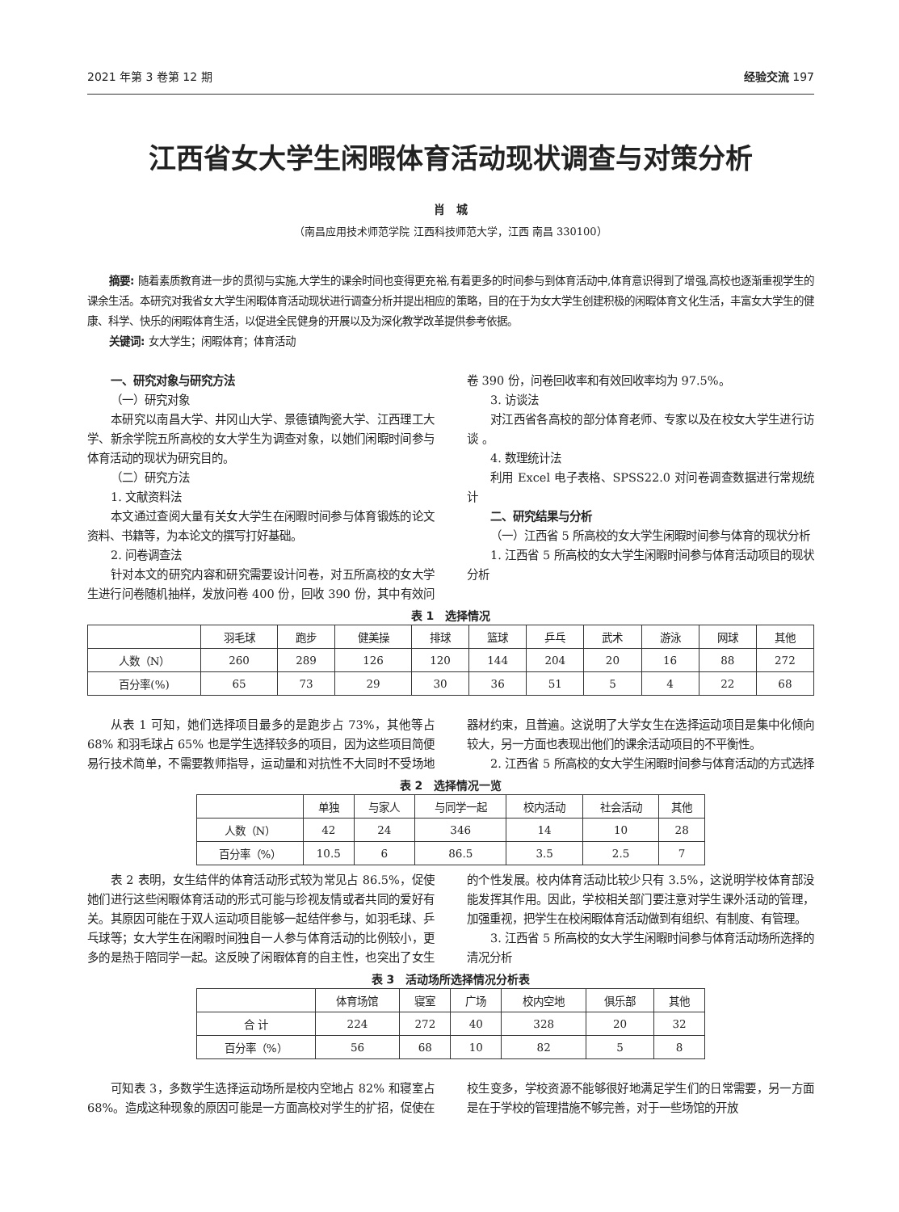2021 年第 3 卷第 12 期 经验交流 197
江西省女大学生闲暇体育活动现状调查与对策分析
肖　城
（南昌应用技术师范学院 江西科技师范大学，江西 南昌 330100）
摘要: 随着素质教育进一步的贯彻与实施,大学生的课余时间也变得更充裕,有着更多的时间参与到体育活动中,体育意识得到了增强,高校也逐渐重视学生的课余生活。本研究对我省女大学生闲暇体育活动现状进行调查分析并提出相应的策略，目的在于为女大学生创建积极的闲暇体育文化生活，丰富女大学生的健康、科学、快乐的闲暇体育生活，以促进全民健身的开展以及为深化教学改革提供参考依据。
关键词: 女大学生；闲暇体育；体育活动
一、研究对象与研究方法
（一）研究对象
本研究以南昌大学、井冈山大学、景德镇陶瓷大学、江西理工大学、新余学院五所高校的女大学生为调查对象，以她们闲暇时间参与体育活动的现状为研究目的。
（二）研究方法
1. 文献资料法
本文通过查阅大量有关女大学生在闲暇时间参与体育锻炼的论文资料、书籍等，为本论文的撰写打好基础。
2. 问卷调查法
针对本文的研究内容和研究需要设计问卷，对五所高校的女大学生进行问卷随机抽样，发放问卷 400 份，回收 390 份，其中有效问卷 390 份，问卷回收率和有效回收率均为 97.5%。
3. 访谈法
对江西省各高校的部分体育老师、专家以及在校女大学生进行访谈 。
4. 数理统计法
利用 Excel 电子表格、SPSS22.0 对问卷调查数据进行常规统计
二、研究结果与分析
（一）江西省 5 所高校的女大学生闲暇时间参与体育的现状分析
1. 江西省 5 所高校的女大学生闲暇时间参与体育活动项目的现状分析
表 1　选择情况
| | 羽毛球 | 跑步 | 健美操 | 排球 | 篮球 | 乒乓 | 武术 | 游泳 | 网球 | 其他 |
| --- | --- | --- | --- | --- | --- | --- | --- | --- | --- | --- |
| 人数（N） | 260 | 289 | 126 | 120 | 144 | 204 | 20 | 16 | 88 | 272 |
| 百分率(%) | 65 | 73 | 29 | 30 | 36 | 51 | 5 | 4 | 22 | 68 |
从表 1 可知，她们选择项目最多的是跑步占 73%，其他等占 68% 和羽毛球占 65% 也是学生选择较多的项目，因为这些项目简便易行技术简单，不需要教师指导，运动量和对抗性不大同时不受场地器材约束，且普遍。这说明了大学女生在选择运动项目是集中化倾向较大，另一方面也表现出他们的课余活动项目的不平衡性。
2. 江西省 5 所高校的女大学生闲暇时间参与体育活动的方式选择
表 2　选择情况一览
| | 单独 | 与家人 | 与同学一起 | 校内活动 | 社会活动 | 其他 |
| --- | --- | --- | --- | --- | --- | --- |
| 人数（N） | 42 | 24 | 346 | 14 | 10 | 28 |
| 百分率（%） | 10.5 | 6 | 86.5 | 3.5 | 2.5 | 7 |
表 2 表明，女生结伴的体育活动形式较为常见占 86.5%，促使她们进行这些闲暇体育活动的形式可能与珍视友情或者共同的爱好有关。其原因可能在于双人运动项目能够一起结伴参与，如羽毛球、乒乓球等；女大学生在闲暇时间独自一人参与体育活动的比例较小，更多的是热于陪同学一起。这反映了闲暇体育的自主性，也突出了女生的个性发展。校内体育活动比较少只有 3.5%，这说明学校体育部没能发挥其作用。因此，学校相关部门要注意对学生课外活动的管理，加强重视，把学生在校闲暇体育活动做到有组织、有制度、有管理。
3. 江西省 5 所高校的女大学生闲暇时间参与体育活动场所选择的清况分析
表 3　活动场所选择情况分析表
| | 体育场馆 | 寝室 | 广场 | 校内空地 | 俱乐部 | 其他 |
| --- | --- | --- | --- | --- | --- | --- |
| 合 计 | 224 | 272 | 40 | 328 | 20 | 32 |
| 百分率（%） | 56 | 68 | 10 | 82 | 5 | 8 |
可知表 3，多数学生选择运动场所是校内空地占 82% 和寝室占 68%。造成这种现象的原因可能是一方面高校对学生的扩招，促使在校生变多，学校资源不能够很好地满足学生们的日常需要，另一方面是在于学校的管理措施不够完善，对于一些场馆的开放